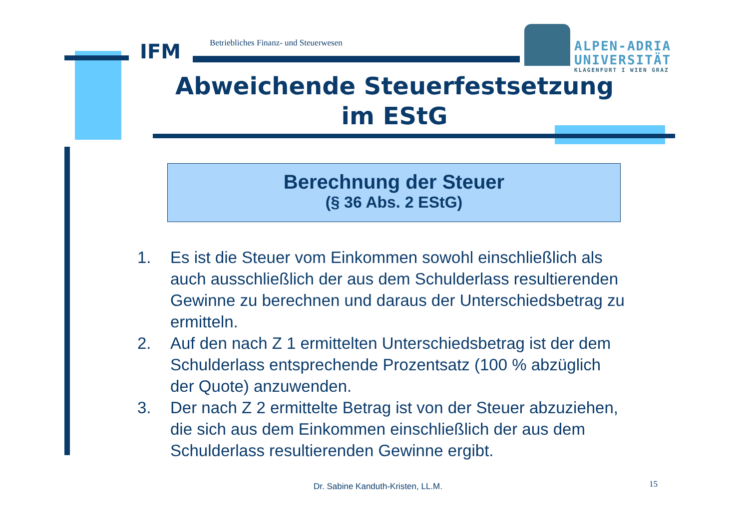IFM
Betriebliches Finanz- und Steuerwesen
ALPEN-ADRIA
UNIVERSITÄT
KLAGENFURT I WIEN GRAZ
Abweichende Steuerfestsetzung
im EStG
Berechnung der Steuer
(§ 36 Abs. 2 EStG)
1. Es ist die Steuer vom Einkommen sowohl einschließlich als auch ausschließlich der aus dem Schulderlass resultierenden Gewinne zu berechnen und daraus der Unterschiedsbetrag zu ermitteln.
2. Auf den nach Z 1 ermittelten Unterschiedsbetrag ist der dem Schulderlass entsprechende Prozentsatz (100 % abzüglich der Quote) anzuwenden.
3. Der nach Z 2 ermittelte Betrag ist von der Steuer abzuziehen, die sich aus dem Einkommen einschließlich der aus dem Schulderlass resultierenden Gewinne ergibt.
Dr. Sabine Kanduth-Kristen, LL.M.
15